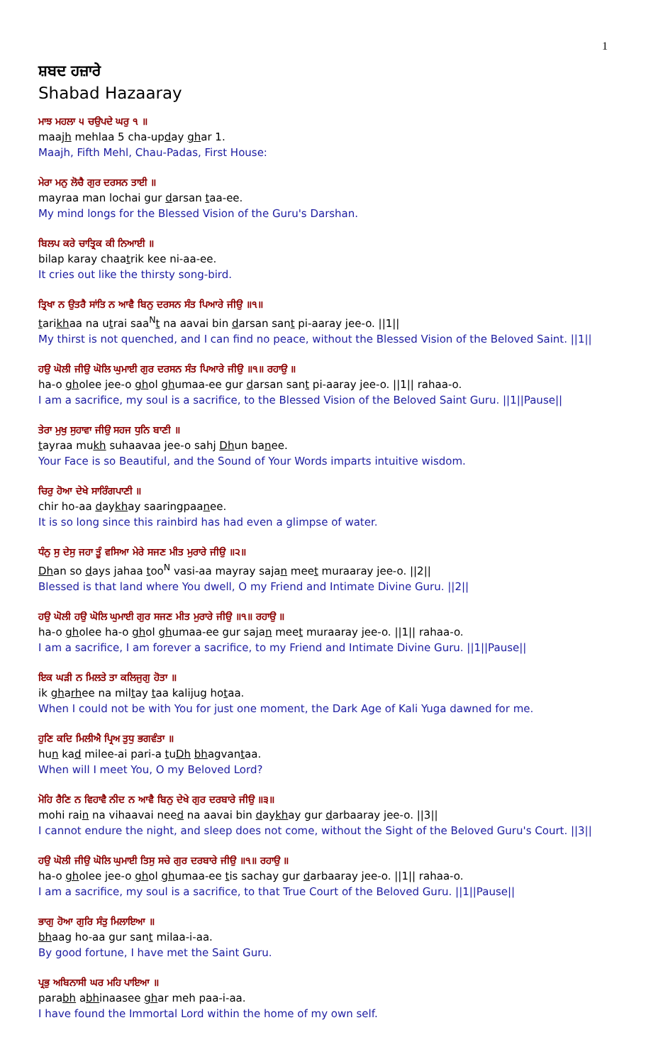1
ਸ਼ਬਦ ਹਜ਼ਾਰੇ
Shabad Hazaaray
ਮਾਝ ਮਹਲਾ ੫ ਚਉਪਦੇ ਘਰੁ ੧ ॥
maajh mehlaa 5 cha-upday ghar 1.
Maajh, Fifth Mehl, Chau-Padas, First House:
ਮੇਰਾ ਮਨੁ ਲੋਚੈ ਗੁਰ ਦਰਸਨ ਤਾਈ ॥
mayraa man lochai gur darsan taa-ee.
My mind longs for the Blessed Vision of the Guru's Darshan.
ਬਿਲਪ ਕਰੇ ਚਾਤ੍ਰਿਕ ਕੀ ਨਿਆਈ ॥
bilap karay chaatrik kee ni-aa-ee.
It cries out like the thirsty song-bird.
ਤ੍ਰਿਖਾ ਨ ਉਤਰੈ ਸਾਂਤਿ ਨ ਆਵੈ ਬਿਨੁ ਦਰਸਨ ਸੰਤ ਪਿਆਰੇ ਜੀਉ ॥੧॥
tarikhaa na utrai saa<sup>N</sup>t na aavai bin darsan sant pi-aaray jee-o. ||1||
My thirst is not quenched, and I can find no peace, without the Blessed Vision of the Beloved Saint. ||1||
ਹਉ ਘੋਲੀ ਜੀਉ ਘੋਲਿ ਘੁਮਾਈ ਗੁਰ ਦਰਸਨ ਸੰਤ ਪਿਆਰੇ ਜੀਉ ॥੧॥ ਰਹਾਉ ॥
ha-o gholee jee-o ghol ghumaa-ee gur darsan sant pi-aaray jee-o. ||1|| rahaa-o.
I am a sacrifice, my soul is a sacrifice, to the Blessed Vision of the Beloved Saint Guru. ||1||Pause||
ਤੇਰਾ ਮੁਖੁ ਸੁਹਾਵਾ ਜੀਉ ਸਹਜ ਧੁਨਿ ਬਾਣੀ ॥
tayraa mukh suhaavaa jee-o sahj Dhun banee.
Your Face is so Beautiful, and the Sound of Your Words imparts intuitive wisdom.
ਚਿਰੁ ਹੋਆ ਦੇਖੇ ਸਾਰਿੰਗਪਾਣੀ ॥
chir ho-aa daykhay saaringpaanee.
It is so long since this rainbird has had even a glimpse of water.
ਧੰਨੁ ਸੁ ਦੇਸੁ ਜਹਾ ਤੂੰ ਵਸਿਆ ਮੇਰੇ ਸਜਣ ਮੀਤ ਮੁਰਾਰੇ ਜੀਉ ॥੨॥
Dhan so days jahaa too<sup>N</sup> vasi-aa mayray sajan meet muraaray jee-o. ||2||
Blessed is that land where You dwell, O my Friend and Intimate Divine Guru. ||2||
ਹਉ ਘੋਲੀ ਹਉ ਘੋਲਿ ਘੁਮਾਈ ਗੁਰ ਸਜਣ ਮੀਤ ਮੁਰਾਰੇ ਜੀਉ ॥੧॥ ਰਹਾਉ ॥
ha-o gholee ha-o ghol ghumaa-ee gur sajan meet muraaray jee-o. ||1|| rahaa-o.
I am a sacrifice, I am forever a sacrifice, to my Friend and Intimate Divine Guru. ||1||Pause||
ਇਕ ਘੜੀ ਨ ਮਿਲਤੇ ਤਾ ਕਲਿਜੁਗੁ ਹੋਤਾ ॥
ik gharhee na miltay taa kalijug hotaa.
When I could not be with You for just one moment, the Dark Age of Kali Yuga dawned for me.
ਹੁਣਿ ਕਦਿ ਮਿਲੀਐ ਪ੍ਰਿਅ ਤੁਧੁ ਭਗਵੰਤਾ ॥
hun kad milee-ai pari-a tuDh bhagvantaa.
When will I meet You, O my Beloved Lord?
ਮੋਹਿ ਰੈਣਿ ਨ ਵਿਹਾਵੈ ਨੀਦ ਨ ਆਵੈ ਬਿਨੁ ਦੇਖੇ ਗੁਰ ਦਰਬਾਰੇ ਜੀਉ ॥੩॥
mohi rain na vihaavai need na aavai bin daykhay gur darbaaray jee-o. ||3||
I cannot endure the night, and sleep does not come, without the Sight of the Beloved Guru's Court. ||3||
ਹਉ ਘੋਲੀ ਜੀਉ ਘੋਲਿ ਘੁਮਾਈ ਤਿਸੁ ਸਚੇ ਗੁਰ ਦਰਬਾਰੇ ਜੀਉ ॥੧॥ ਰਹਾਉ ॥
ha-o gholee jee-o ghol ghumaa-ee tis sachay gur darbaaray jee-o. ||1|| rahaa-o.
I am a sacrifice, my soul is a sacrifice, to that True Court of the Beloved Guru. ||1||Pause||
ਭਾਗੁ ਹੋਆ ਗੁਰਿ ਸੰਤੁ ਮਿਲਾਇਆ ॥
bhaag ho-aa gur sant milaa-i-aa.
By good fortune, I have met the Saint Guru.
ਪ੍ਰਭੁ ਅਬਿਨਾਸੀ ਘਰ ਮਹਿ ਪਾਇਆ ॥
parabh abhinaasee ghar meh paa-i-aa.
I have found the Immortal Lord within the home of my own self.